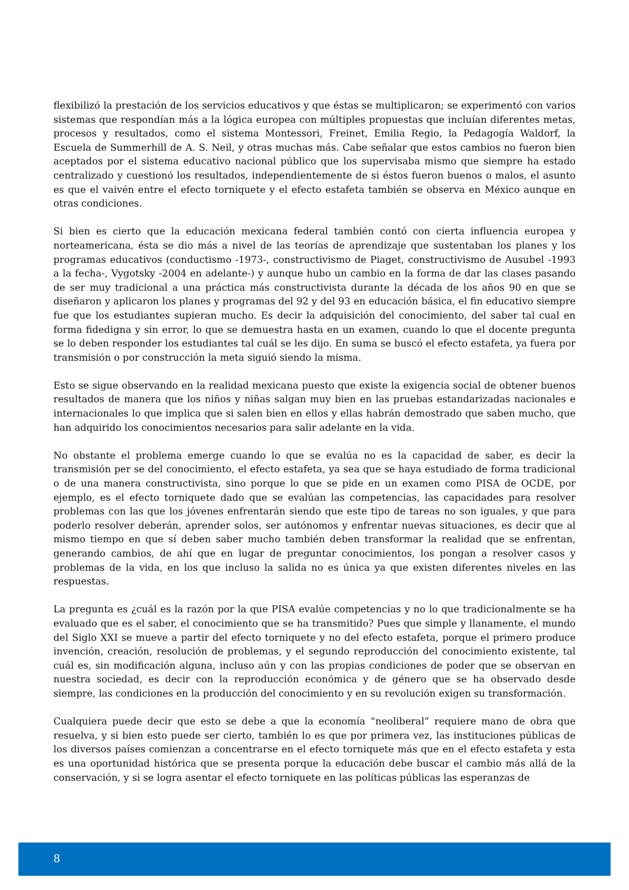flexibilizó la prestación de los servicios educativos y que éstas se multiplicaron; se experimentó con varios sistemas que respondían más a la lógica europea con múltiples propuestas que incluían diferentes metas, procesos y resultados, como el sistema Montessori, Freinet, Emilia Regio, la Pedagogía Waldorf, la Escuela de Summerhill de A. S. Neil, y otras muchas más. Cabe señalar que estos cambios no fueron bien aceptados por el sistema educativo nacional público que los supervisaba mismo que siempre ha estado centralizado y cuestionó los resultados, independientemente de si éstos fueron buenos o malos, el asunto es que el vaivén entre el efecto torniquete y el efecto estafeta también se observa en México aunque en otras condiciones.
Si bien es cierto que la educación mexicana federal también contó con cierta influencia europea y norteamericana, ésta se dio más a nivel de las teorías de aprendizaje que sustentaban los planes y los programas educativos (conductismo -1973-, constructivismo de Piaget, constructivismo de Ausubel -1993 a la fecha-, Vygotsky -2004 en adelante-) y aunque hubo un cambio en la forma de dar las clases pasando de ser muy tradicional a una práctica más constructivista durante la década de los años 90 en que se diseñaron y aplicaron los planes y programas del 92 y del 93 en educación básica, el fin educativo siempre fue que los estudiantes supieran mucho. Es decir la adquisición del conocimiento, del saber tal cual en forma fidedigna y sin error, lo que se demuestra hasta en un examen, cuando lo que el docente pregunta se lo deben responder los estudiantes tal cuál se les dijo. En suma se buscó el efecto estafeta, ya fuera por transmisión o por construcción la meta siguió siendo la misma.
Esto se sigue observando en la realidad mexicana puesto que existe la exigencia social de obtener buenos resultados de manera que los niños y niñas salgan muy bien en las pruebas estandarizadas nacionales e internacionales lo que implica que si salen bien en ellos y ellas habrán demostrado que saben mucho, que han adquirido los conocimientos necesarios para salir adelante en la vida.
No obstante el problema emerge cuando lo que se evalúa no es la capacidad de saber, es decir la transmisión per se del conocimiento, el efecto estafeta, ya sea que se haya estudiado de forma tradicional o de una manera constructivista, sino porque lo que se pide en un examen como PISA de OCDE, por ejemplo, es el efecto torniquete dado que se evalúan las competencias, las capacidades para resolver problemas con las que los jóvenes enfrentarán siendo que este tipo de tareas no son iguales, y que para poderlo resolver deberán, aprender solos, ser autónomos y enfrentar nuevas situaciones, es decir que al mismo tiempo en que sí deben saber mucho también deben transformar la realidad que se enfrentan, generando cambios, de ahí que en lugar de preguntar conocimientos, los pongan a resolver casos y problemas de la vida, en los que incluso la salida no es única ya que existen diferentes niveles en las respuestas.
La pregunta es ¿cuál es la razón por la que PISA evalúe competencias y no lo que tradicionalmente se ha evaluado que es el saber, el conocimiento que se ha transmitido? Pues que simple y llanamente, el mundo del Siglo XXI se mueve a partir del efecto torniquete y no del efecto estafeta, porque el primero produce invención, creación, resolución de problemas, y el segundo reproducción del conocimiento existente, tal cuál es, sin modificación alguna, incluso aún y con las propias condiciones de poder que se observan en nuestra sociedad, es decir con la reproducción económica y de género que se ha observado desde siempre, las condiciones en la producción del conocimiento y en su revolución exigen su transformación.
Cualquiera puede decir que esto se debe a que la economía “neoliberal” requiere mano de obra que resuelva, y si bien esto puede ser cierto, también lo es que por primera vez, las instituciones públicas de los diversos países comienzan a concentrarse en el efecto torniquete más que en el efecto estafeta y esta es una oportunidad histórica que se presenta porque la educación debe buscar el cambio más allá de la conservación, y si se logra asentar el efecto torniquete en las políticas públicas las esperanzas de
8